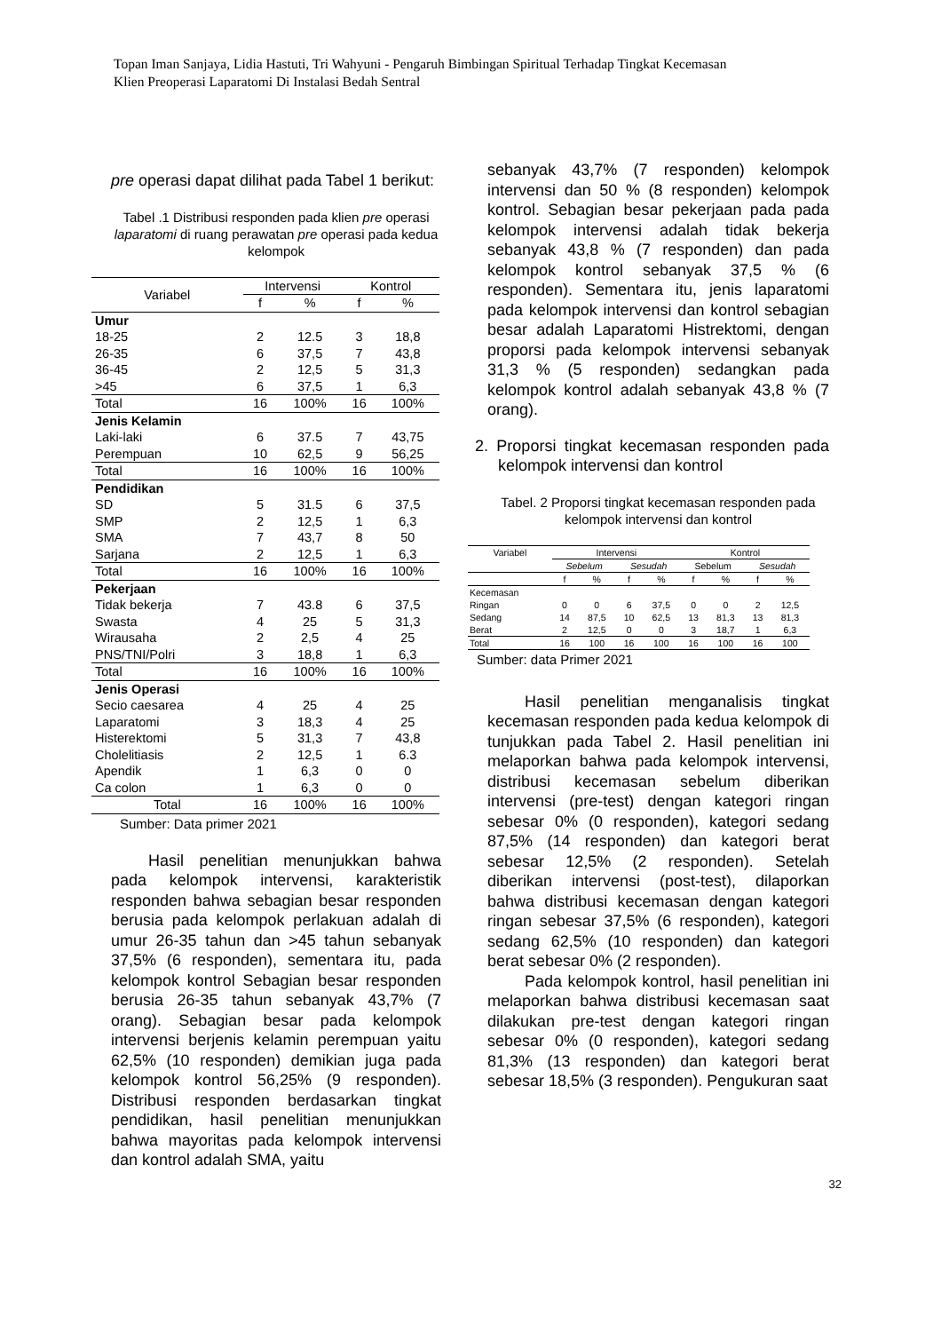Topan Iman Sanjaya, Lidia Hastuti, Tri Wahyuni - Pengaruh Bimbingan Spiritual Terhadap Tingkat Kecemasan
Klien Preoperasi Laparatomi Di Instalasi Bedah Sentral
pre operasi dapat dilihat pada Tabel 1 berikut:
Tabel .1 Distribusi responden pada klien pre operasi laparatomi di ruang perawatan pre operasi pada kedua kelompok
| Variabel | Intervensi | | Kontrol | |
| --- | --- | --- | --- | --- |
| | f | % | f | % |
| Umur | | | | |
| 18-25 | 2 | 12.5 | 3 | 18,8 |
| 26-35 | 6 | 37,5 | 7 | 43,8 |
| 36-45 | 2 | 12,5 | 5 | 31,3 |
| >45 | 6 | 37,5 | 1 | 6,3 |
| Total | 16 | 100% | 16 | 100% |
| Jenis Kelamin | | | | |
| Laki-laki | 6 | 37.5 | 7 | 43,75 |
| Perempuan | 10 | 62,5 | 9 | 56,25 |
| Total | 16 | 100% | 16 | 100% |
| Pendidikan | | | | |
| SD | 5 | 31.5 | 6 | 37,5 |
| SMP | 2 | 12,5 | 1 | 6,3 |
| SMA | 7 | 43,7 | 8 | 50 |
| Sarjana | 2 | 12,5 | 1 | 6,3 |
| Total | 16 | 100% | 16 | 100% |
| Pekerjaan | | | | |
| Tidak bekerja | 7 | 43.8 | 6 | 37,5 |
| Swasta | 4 | 25 | 5 | 31,3 |
| Wirausaha | 2 | 2,5 | 4 | 25 |
| PNS/TNI/Polri | 3 | 18,8 | 1 | 6,3 |
| Total | 16 | 100% | 16 | 100% |
| Jenis Operasi | | | | |
| Secio caesarea | 4 | 25 | 4 | 25 |
| Laparatomi | 3 | 18,3 | 4 | 25 |
| Histerektomi | 5 | 31,3 | 7 | 43,8 |
| Cholelitiasis | 2 | 12,5 | 1 | 6.3 |
| Apendik | 1 | 6,3 | 0 | 0 |
| Ca colon | 1 | 6,3 | 0 | 0 |
| Total | 16 | 100% | 16 | 100% |
Sumber: Data primer 2021
Hasil penelitian menunjukkan bahwa pada kelompok intervensi, karakteristik responden bahwa sebagian besar responden berusia pada kelompok perlakuan adalah di umur 26-35 tahun dan >45 tahun sebanyak 37,5% (6 responden), sementara itu, pada kelompok kontrol Sebagian besar responden berusia 26-35 tahun sebanyak 43,7% (7 orang). Sebagian besar pada kelompok intervensi berjenis kelamin perempuan yaitu 62,5% (10 responden) demikian juga pada kelompok kontrol 56,25% (9 responden). Distribusi responden berdasarkan tingkat pendidikan, hasil penelitian menunjukkan bahwa mayoritas pada kelompok intervensi dan kontrol adalah SMA, yaitu
sebanyak 43,7% (7 responden) kelompok intervensi dan 50 % (8 responden) kelompok kontrol. Sebagian besar pekerjaan pada pada kelompok intervensi adalah tidak bekerja sebanyak 43,8 % (7 responden) dan pada kelompok kontrol sebanyak 37,5 % (6 responden). Sementara itu, jenis laparatomi pada kelompok intervensi dan kontrol sebagian besar adalah Laparatomi Histrektomi, dengan proporsi pada kelompok intervensi sebanyak 31,3 % (5 responden) sedangkan pada kelompok kontrol adalah sebanyak 43,8 % (7 orang).
2. Proporsi tingkat kecemasan responden pada kelompok intervensi dan kontrol
Tabel. 2 Proporsi tingkat kecemasan responden pada kelompok intervensi dan kontrol
| Variabel | Intervensi | | | | Kontrol | | | |
| --- | --- | --- | --- | --- | --- | --- | --- | --- |
| | Sebelum | | Sesudah | | Sebelum | | Sesudah | |
| | f | % | f | % | f | % | f | % |
| Kecemasan | | | | | | | | |
| Ringan | 0 | 0 | 6 | 37,5 | 0 | 0 | 2 | 12,5 |
| Sedang | 14 | 87,5 | 10 | 62,5 | 13 | 81,3 | 13 | 81,3 |
| Berat | 2 | 12,5 | 0 | 0 | 3 | 18,7 | 1 | 6,3 |
| Total | 16 | 100 | 16 | 100 | 16 | 100 | 16 | 100 |
Sumber: data Primer 2021
Hasil penelitian menganalisis tingkat kecemasan responden pada kedua kelompok di tunjukkan pada Tabel 2. Hasil penelitian ini melaporkan bahwa pada kelompok intervensi, distribusi kecemasan sebelum diberikan intervensi (pre-test) dengan kategori ringan sebesar 0% (0 responden), kategori sedang 87,5% (14 responden) dan kategori berat sebesar 12,5% (2 responden). Setelah diberikan intervensi (post-test), dilaporkan bahwa distribusi kecemasan dengan kategori ringan sebesar 37,5% (6 responden), kategori sedang 62,5% (10 responden) dan kategori berat sebesar 0% (2 responden).
Pada kelompok kontrol, hasil penelitian ini melaporkan bahwa distribusi kecemasan saat dilakukan pre-test dengan kategori ringan sebesar 0% (0 responden), kategori sedang 81,3% (13 responden) dan kategori berat sebesar 18,5% (3 responden). Pengukuran saat
32